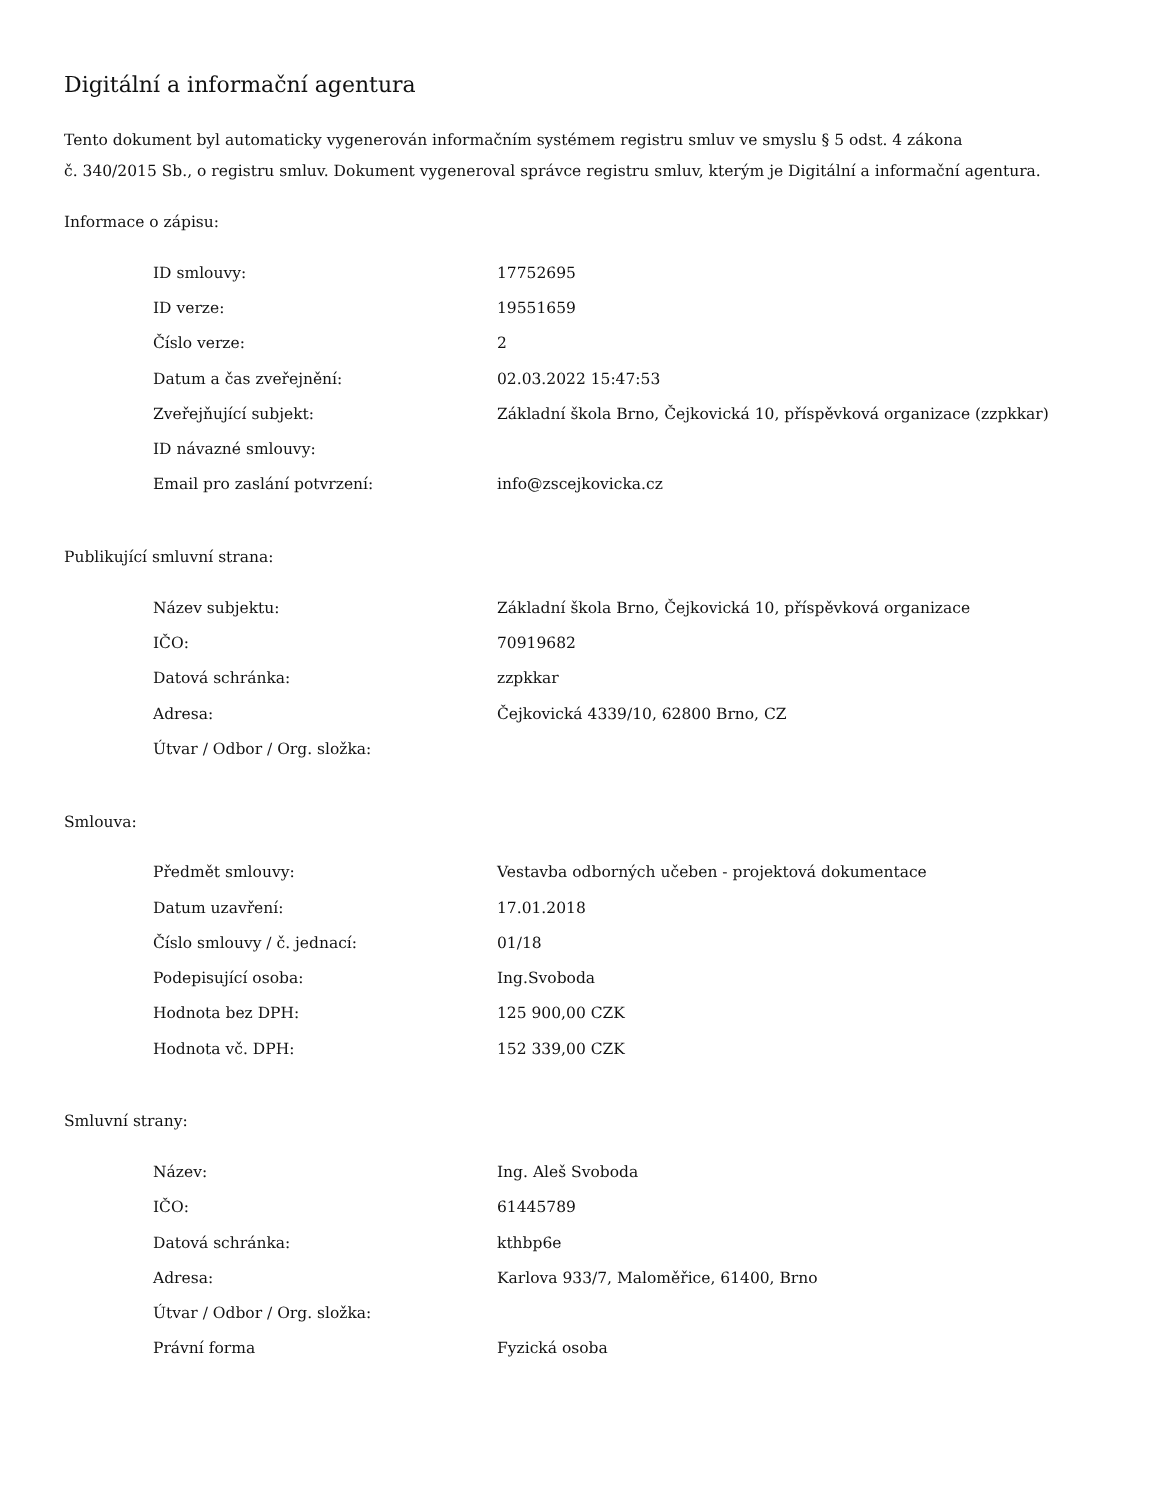Digitální a informační agentura
Tento dokument byl automaticky vygenerován informačním systémem registru smluv ve smyslu § 5 odst. 4 zákona
č. 340/2015 Sb., o registru smluv. Dokument vygeneroval správce registru smluv, kterým je Digitální a informační agentura.
Informace o zápisu:
| ID smlouvy: | 17752695 |
| ID verze: | 19551659 |
| Číslo verze: | 2 |
| Datum a čas zveřejnění: | 02.03.2022 15:47:53 |
| Zveřejňující subjekt: | Základní škola Brno, Čejkovická 10, příspěvková organizace (zzpkkar) |
| ID návazné smlouvy: | |
| Email pro zaslání potvrzení: | info@zscejkovicka.cz |
Publikující smluvní strana:
| Název subjektu: | Základní škola Brno, Čejkovická 10, příspěvková organizace |
| IČO: | 70919682 |
| Datová schránka: | zzpkkar |
| Adresa: | Čejkovická 4339/10, 62800 Brno, CZ |
| Útvar / Odbor / Org. složka: | |
Smlouva:
| Předmět smlouvy: | Vestavba odborných učeben - projektová dokumentace |
| Datum uzavření: | 17.01.2018 |
| Číslo smlouvy / č. jednací: | 01/18 |
| Podepisující osoba: | Ing.Svoboda |
| Hodnota bez DPH: | 125 900,00 CZK |
| Hodnota vč. DPH: | 152 339,00 CZK |
Smluvní strany:
| Název: | Ing. Aleš Svoboda |
| IČO: | 61445789 |
| Datová schránka: | kthbp6e |
| Adresa: | Karlova 933/7, Maloměřice, 61400, Brno |
| Útvar / Odbor / Org. složka: | |
| Právní forma | Fyzická osoba |